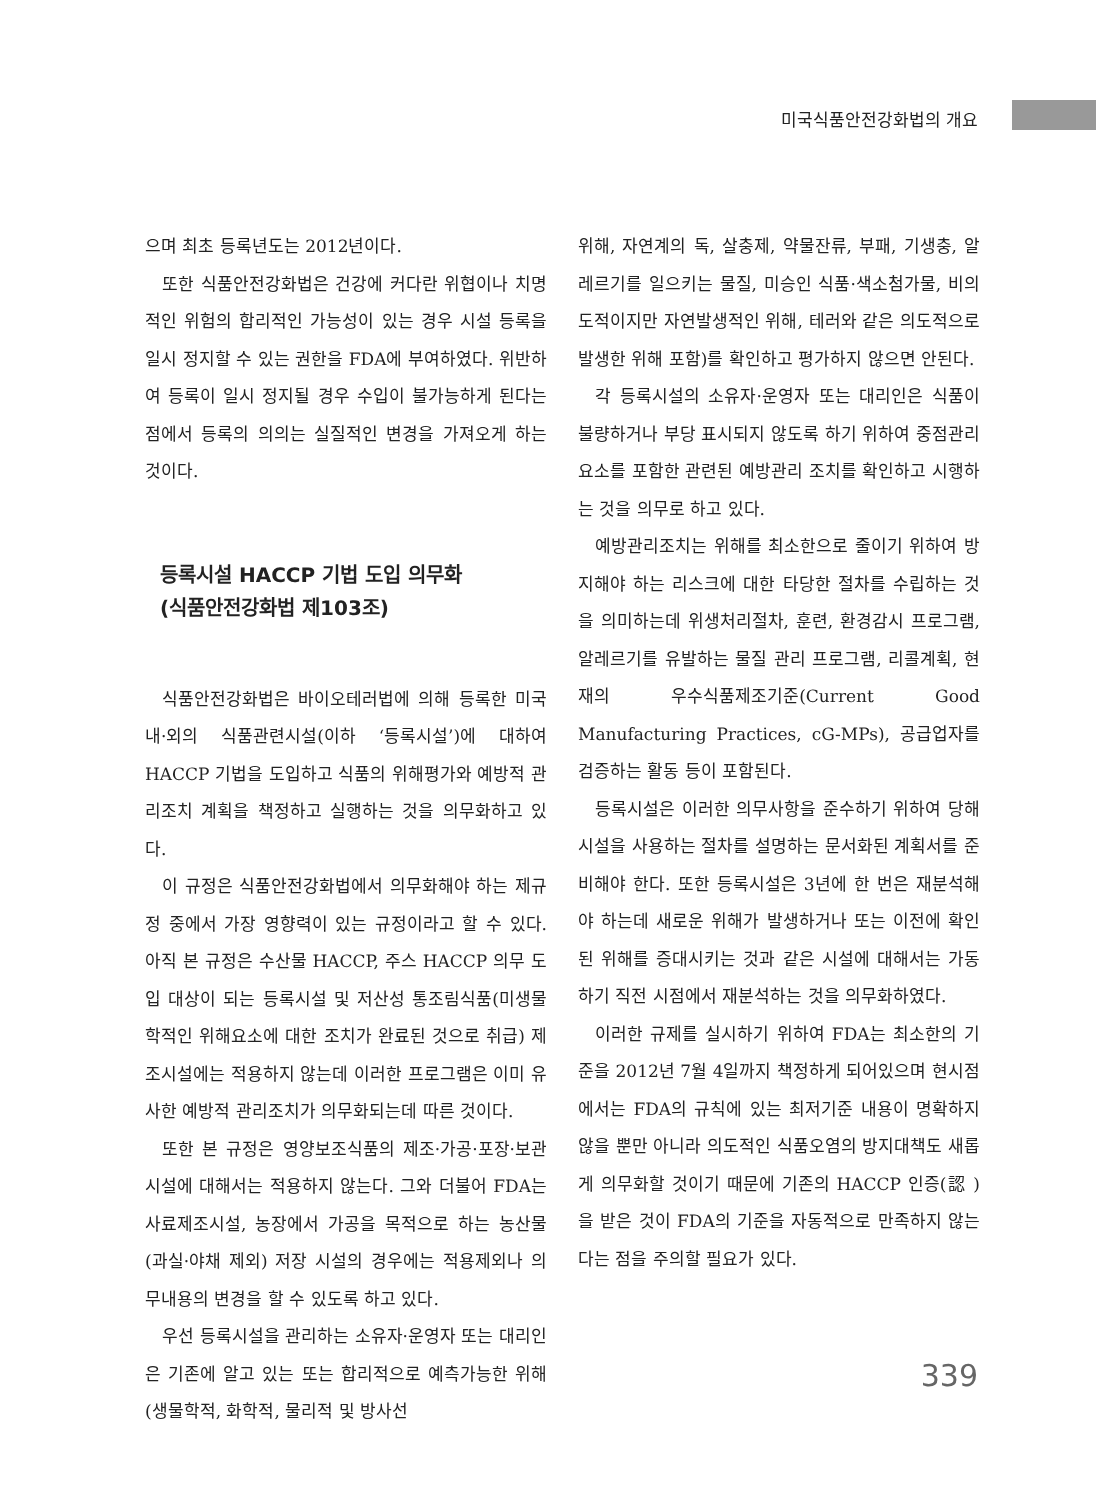미국식품안전강화법의 개요
으며 최초 등록년도는 2012년이다.
또한 식품안전강화법은 건강에 커다란 위협이나 치명적인 위험의 합리적인 가능성이 있는 경우 시설 등록을 일시 정지할 수 있는 권한을 FDA에 부여하였다. 위반하여 등록이 일시 정지될 경우 수입이 불가능하게 된다는 점에서 등록의 의의는 실질적인 변경을 가져오게 하는 것이다.
등록시설 HACCP 기법 도입 의무화
(식품안전강화법 제103조)
식품안전강화법은 바이오테러법에 의해 등록한 미국내·외의 식품관련시설(이하 ‘등록시설’)에 대하여 HACCP 기법을 도입하고 식품의 위해평가와 예방적 관리조치 계획을 책정하고 실행하는 것을 의무화하고 있다.
이 규정은 식품안전강화법에서 의무화해야 하는 제규정 중에서 가장 영향력이 있는 규정이라고 할 수 있다. 아직 본 규정은 수산물 HACCP, 주스 HACCP 의무 도입 대상이 되는 등록시설 및 저산성 통조림식품(미생물학적인 위해요소에 대한 조치가 완료된 것으로 취급) 제조시설에는 적용하지 않는데 이러한 프로그램은 이미 유사한 예방적 관리조치가 의무화되는데 따른 것이다.
또한 본 규정은 영양보조식품의 제조·가공·포장·보관시설에 대해서는 적용하지 않는다. 그와 더불어 FDA는 사료제조시설, 농장에서 가공을 목적으로 하는 농산물(과실·야채 제외) 저장 시설의 경우에는 적용제외나 의무내용의 변경을 할 수 있도록 하고 있다.
우선 등록시설을 관리하는 소유자·운영자 또는 대리인은 기존에 알고 있는 또는 합리적으로 예측가능한 위해(생물학적, 화학적, 물리적 및 방사선
위해, 자연계의 독, 살충제, 약물잔류, 부패, 기생충, 알레르기를 일으키는 물질, 미승인 식품·색소첨가물, 비의도적이지만 자연발생적인 위해, 테러와 같은 의도적으로 발생한 위해 포함)를 확인하고 평가하지 않으면 안된다.
각 등록시설의 소유자·운영자 또는 대리인은 식품이 불량하거나 부당 표시되지 않도록 하기 위하여 중점관리요소를 포함한 관련된 예방관리 조치를 확인하고 시행하는 것을 의무로 하고 있다.
예방관리조치는 위해를 최소한으로 줄이기 위하여 방지해야 하는 리스크에 대한 타당한 절차를 수립하는 것을 의미하는데 위생처리절차, 훈련, 환경감시 프로그램, 알레르기를 유발하는 물질 관리 프로그램, 리콜계획, 현재의 우수식품제조기준(Current Good Manufacturing Practices, cG-MPs), 공급업자를 검증하는 활동 등이 포함된다.
등록시설은 이러한 의무사항을 준수하기 위하여 당해시설을 사용하는 절차를 설명하는 문서화된 계획서를 준비해야 한다. 또한 등록시설은 3년에 한 번은 재분석해야 하는데 새로운 위해가 발생하거나 또는 이전에 확인된 위해를 증대시키는 것과 같은 시설에 대해서는 가동하기 직전 시점에서 재분석하는 것을 의무화하였다.
이러한 규제를 실시하기 위하여 FDA는 최소한의 기준을 2012년 7월 4일까지 책정하게 되어있으며 현시점에서는 FDA의 규칙에 있는 최저기준 내용이 명확하지 않을 뿐만 아니라 의도적인 식품오염의 방지대책도 새롭게 의무화할 것이기 때문에 기존의 HACCP 인증(認 )을 받은 것이 FDA의 기준을 자동적으로 만족하지 않는다는 점을 주의할 필요가 있다.
339